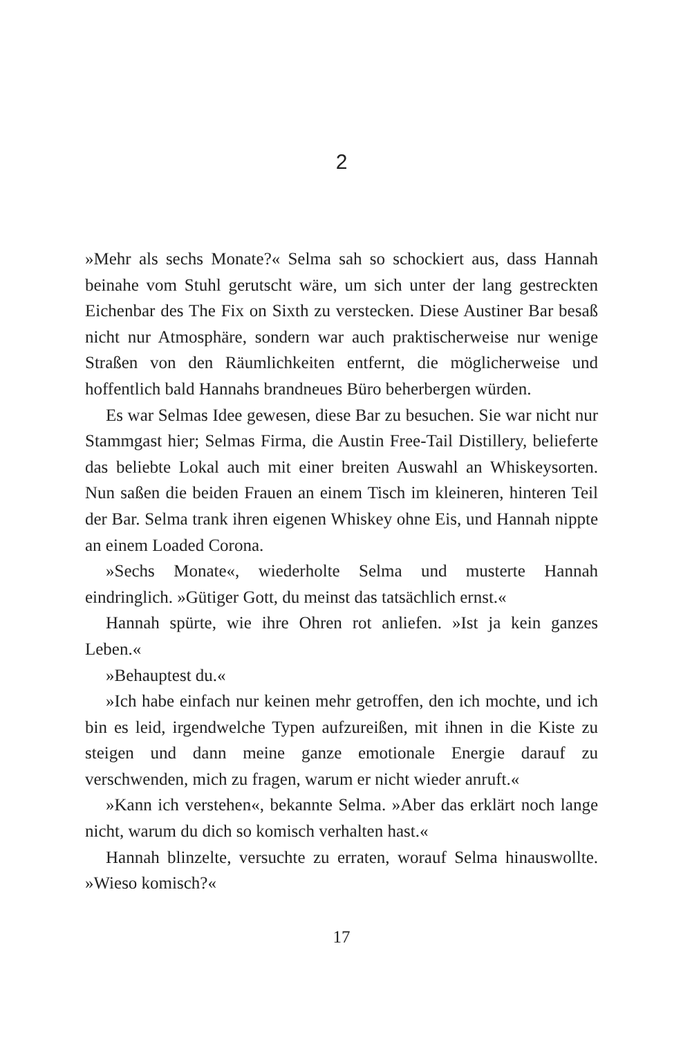2
»Mehr als sechs Monate?« Selma sah so schockiert aus, dass Hannah beinahe vom Stuhl gerutscht wäre, um sich unter der lang gestreckten Eichenbar des The Fix on Sixth zu verstecken. Diese Austiner Bar besaß nicht nur Atmosphäre, sondern war auch praktischerweise nur wenige Straßen von den Räumlichkeiten entfernt, die möglicherweise und hoffentlich bald Hannahs brandneues Büro beherbergen würden.
Es war Selmas Idee gewesen, diese Bar zu besuchen. Sie war nicht nur Stammgast hier; Selmas Firma, die Austin Free-Tail Distillery, belieferte das beliebte Lokal auch mit einer breiten Auswahl an Whiskeysorten. Nun saßen die beiden Frauen an einem Tisch im kleineren, hinteren Teil der Bar. Selma trank ihren eigenen Whiskey ohne Eis, und Hannah nippte an einem Loaded Corona.
»Sechs Monate«, wiederholte Selma und musterte Hannah eindringlich. »Gütiger Gott, du meinst das tatsächlich ernst.«
Hannah spürte, wie ihre Ohren rot anliefen. »Ist ja kein ganzes Leben.«
»Behauptest du.«
»Ich habe einfach nur keinen mehr getroffen, den ich mochte, und ich bin es leid, irgendwelche Typen aufzureißen, mit ihnen in die Kiste zu steigen und dann meine ganze emotionale Energie darauf zu verschwenden, mich zu fragen, warum er nicht wieder anruft.«
»Kann ich verstehen«, bekannte Selma. »Aber das erklärt noch lange nicht, warum du dich so komisch verhalten hast.«
Hannah blinzelte, versuchte zu erraten, worauf Selma hinauswollte. »Wieso komisch?«
17